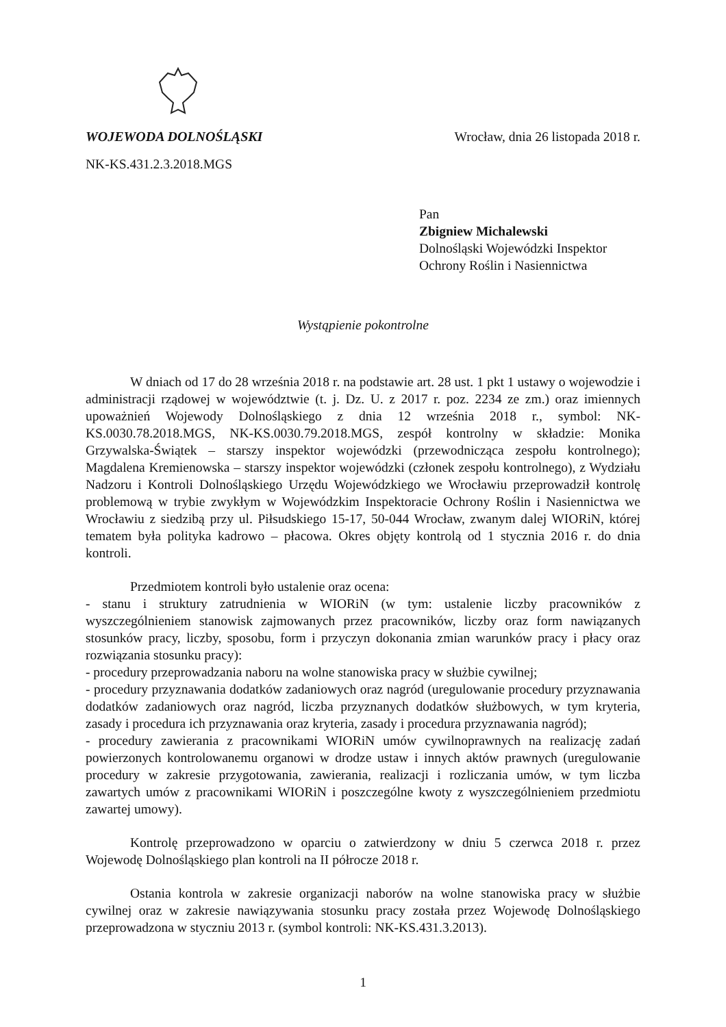WOJEWODA DOLNOŚLĄSKI Wrocław, dnia 26 listopada 2018 r.
NK-KS.431.2.3.2018.MGS
Pan
Zbigniew Michalewski
Dolnośląski Wojewódzki Inspektor
Ochrony Roślin i Nasiennictwa
Wystąpienie pokontrolne
W dniach od 17 do 28 września 2018 r. na podstawie art. 28 ust. 1 pkt 1 ustawy o wojewodzie i administracji rządowej w województwie (t. j. Dz. U. z 2017 r. poz. 2234 ze zm.) oraz imiennych upoważnień Wojewody Dolnośląskiego z dnia 12 września 2018 r., symbol: NK-KS.0030.78.2018.MGS, NK-KS.0030.79.2018.MGS, zespół kontrolny w składzie: Monika Grzywalska-Świątek – starszy inspektor wojewódzki (przewodnicząca zespołu kontrolnego); Magdalena Kremienowska – starszy inspektor wojewódzki (członek zespołu kontrolnego), z Wydziału Nadzoru i Kontroli Dolnośląskiego Urzędu Wojewódzkiego we Wrocławiu przeprowadził kontrolę problemową w trybie zwykłym w Wojewódzkim Inspektoracie Ochrony Roślin i Nasiennictwa we Wrocławiu z siedzibą przy ul. Piłsudskiego 15-17, 50-044 Wrocław, zwanym dalej WIORiN, której tematem była polityka kadrowo – płacowa. Okres objęty kontrolą od 1 stycznia 2016 r. do dnia kontroli.
Przedmiotem kontroli było ustalenie oraz ocena:
- stanu i struktury zatrudnienia w WIORiN (w tym: ustalenie liczby pracowników z wyszczególnieniem stanowisk zajmowanych przez pracowników, liczby oraz form nawiązanych stosunków pracy, liczby, sposobu, form i przyczyn dokonania zmian warunków pracy i płacy oraz rozwiązania stosunku pracy):
- procedury przeprowadzania naboru na wolne stanowiska pracy w służbie cywilnej;
- procedury przyznawania dodatków zadaniowych oraz nagród (uregulowanie procedury przyznawania dodatków zadaniowych oraz nagród, liczba przyznanych dodatków służbowych, w tym kryteria, zasady i procedura ich przyznawania oraz kryteria, zasady i procedura przyznawania nagród);
- procedury zawierania z pracownikami WIORiN umów cywilnoprawnych na realizację zadań powierzonych kontrolowanemu organowi w drodze ustaw i innych aktów prawnych (uregulowanie procedury w zakresie przygotowania, zawierania, realizacji i rozliczania umów, w tym liczba zawartych umów z pracownikami WIORiN i poszczególne kwoty z wyszczególnieniem przedmiotu zawartej umowy).
Kontrolę przeprowadzono w oparciu o zatwierdzony w dniu 5 czerwca 2018 r. przez Wojewodę Dolnośląskiego plan kontroli na II półrocze 2018 r.
Ostania kontrola w zakresie organizacji naborów na wolne stanowiska pracy w służbie cywilnej oraz w zakresie nawiązywania stosunku pracy została przez Wojewodę Dolnośląskiego przeprowadzona w styczniu 2013 r. (symbol kontroli: NK-KS.431.3.2013).
1